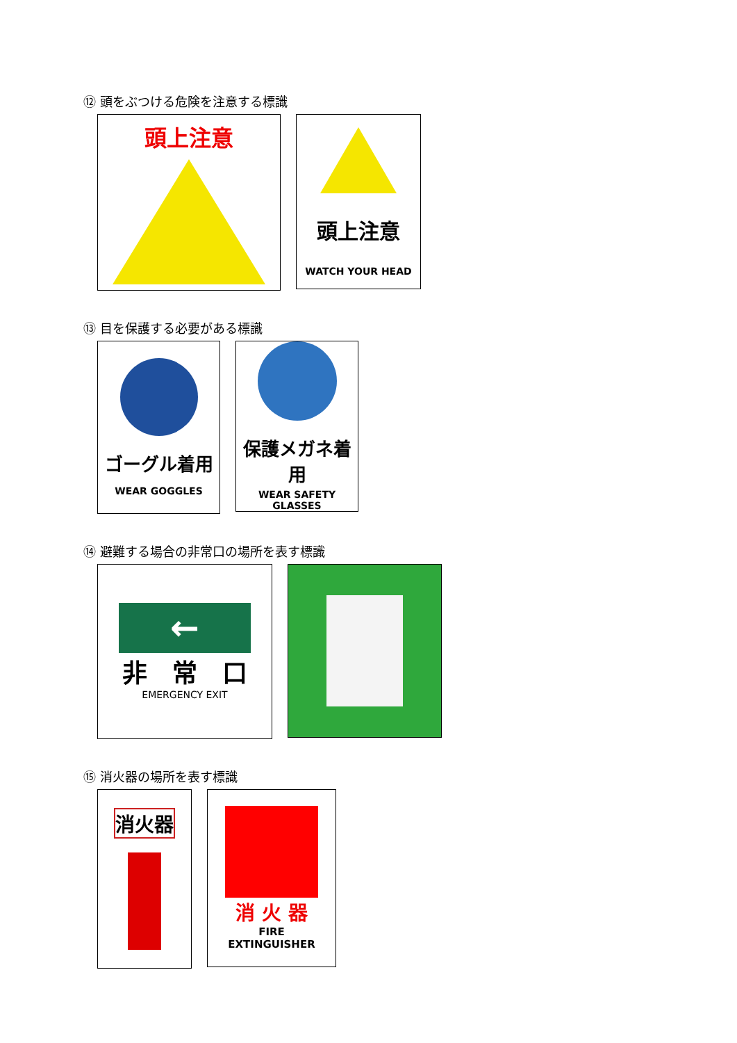⑫ 頭をぶつける危険を注意する標識
頭上注意
頭上注意
WATCH YOUR HEAD
⑬ 目を保護する必要がある標識
ゴーグル着用
WEAR GOGGLES
保護メガネ着用
WEAR SAFETY
GLASSES
⑭ 避難する場合の非常口の場所を表す標識
←
非　常　口
EMERGENCY EXIT
⑮ 消火器の場所を表す標識
消火器
消 火 器
FIRE
EXTINGUISHER